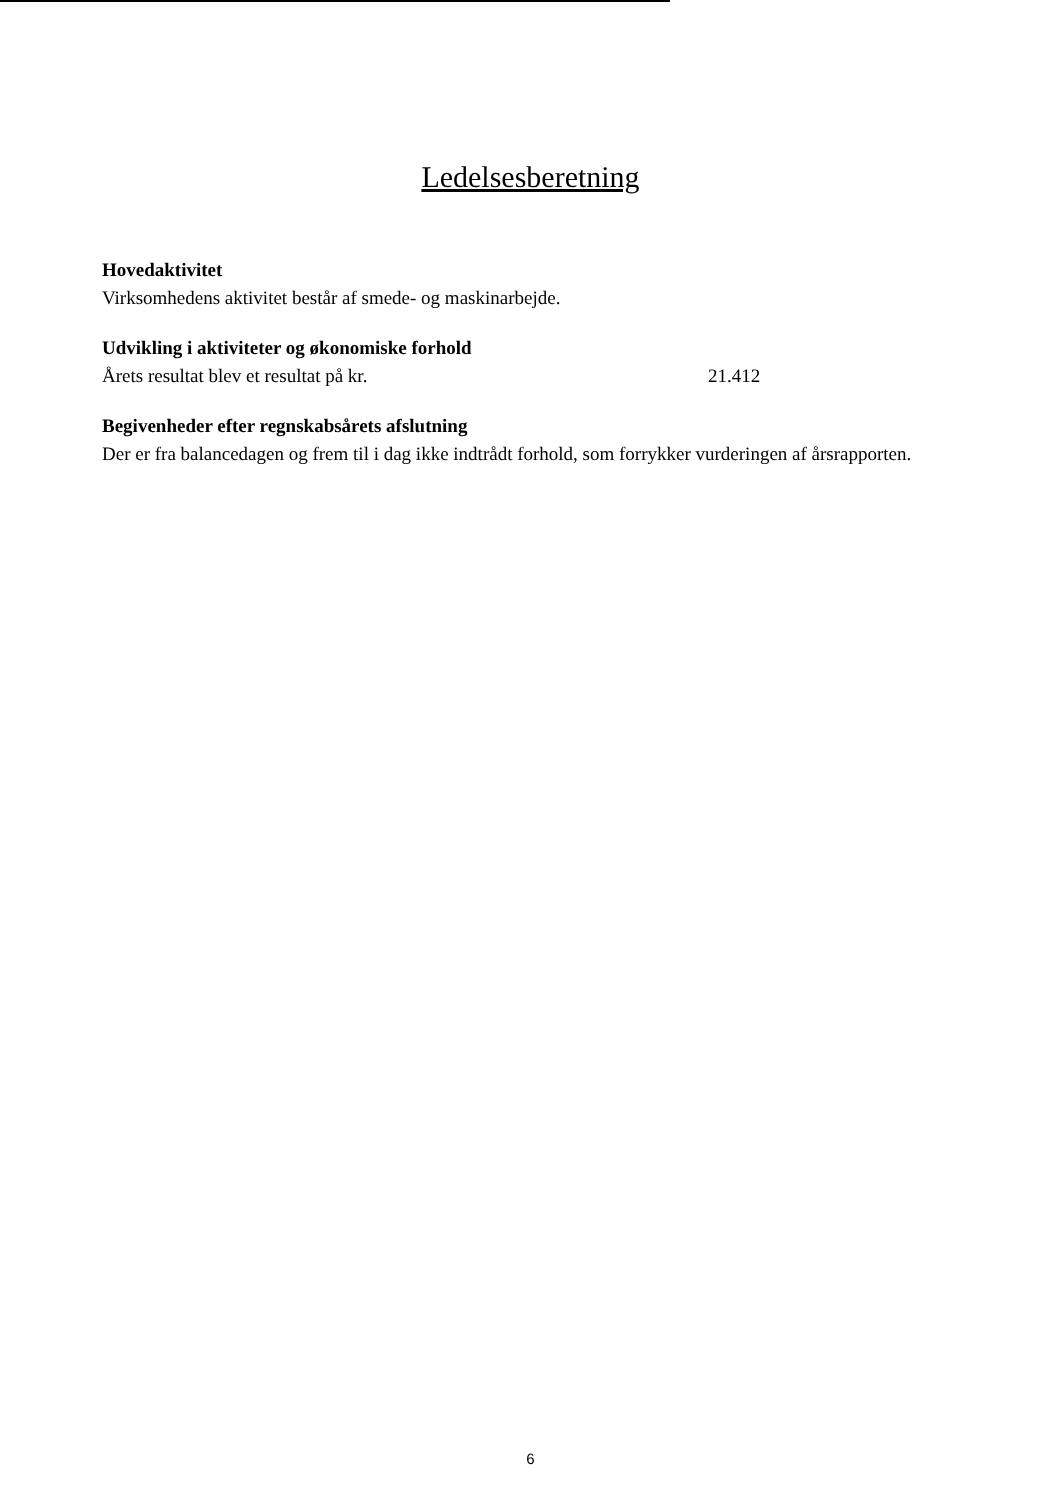Ledelsesberetning
Hovedaktivitet
Virksomhedens aktivitet består af smede- og maskinarbejde.
Udvikling i aktiviteter og økonomiske forhold
Årets resultat blev et resultat på kr. 21.412
Begivenheder efter regnskabsårets afslutning
Der er fra balancedagen og frem til i dag ikke indtrådt forhold, som forrykker vurderingen af årsrapporten.
6